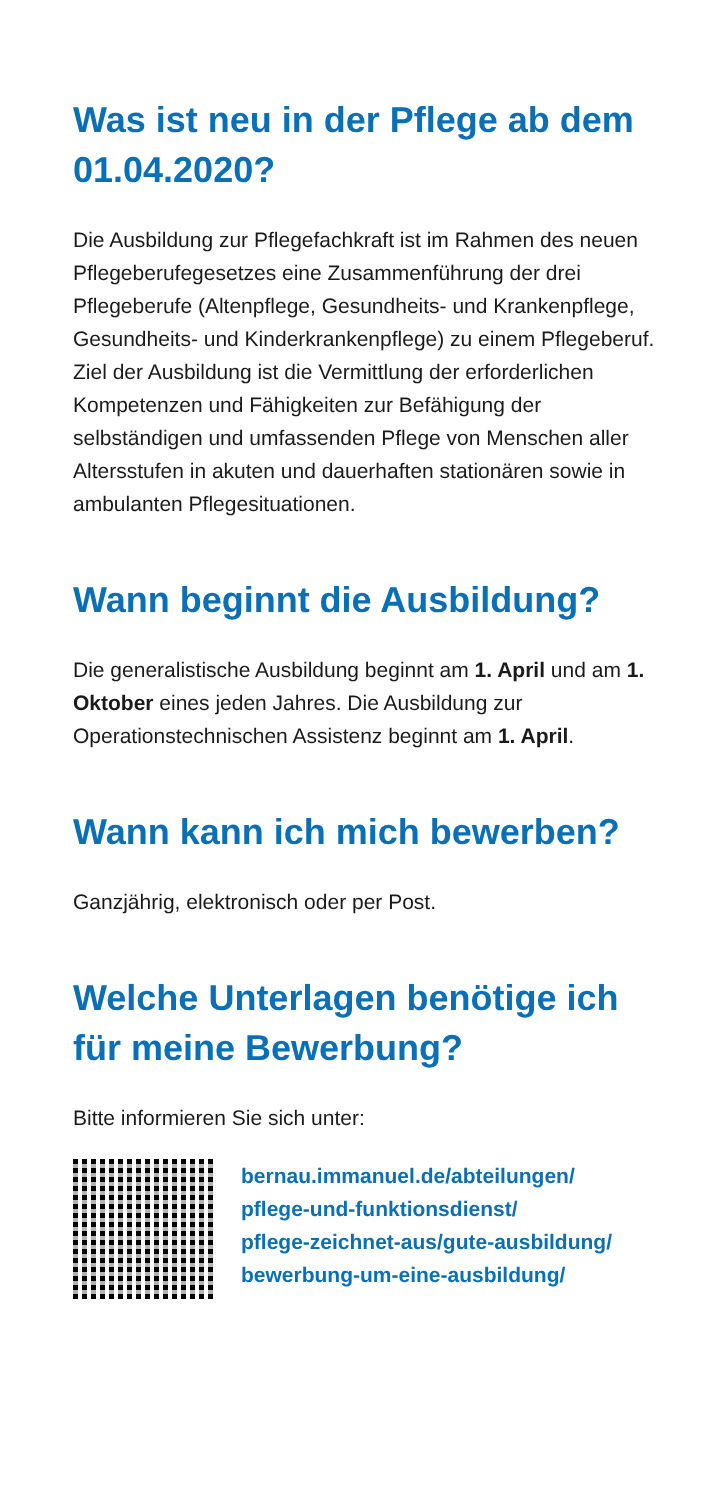Was ist neu in der Pflege ab dem 01.04.2020?
Die Ausbildung zur Pflegefachkraft ist im Rahmen des neuen Pflegeberufegesetzes eine Zusammenführung der drei Pflegeberufe (Altenpflege, Gesundheits- und Krankenpflege, Gesundheits- und Kinderkranken­pflege) zu einem Pflegeberuf. Ziel der Ausbildung ist die Vermittlung der erforderlichen Kompetenzen und Fähigkeiten zur Befähigung der selbständigen und umfassenden Pflege von Menschen aller Altersstufen in akuten und dauerhaften stationären sowie in ambu­lanten Pflegesituationen.
Wann beginnt die Ausbildung?
Die generalistische Ausbildung beginnt am 1. April und am 1. Oktober eines jeden Jahres. Die Ausbildung zur Operationstechnischen Assistenz beginnt am 1. April.
Wann kann ich mich bewerben?
Ganzjährig, elektronisch oder per Post.
Welche Unterlagen benötige ich für meine Bewerbung?
Bitte informieren Sie sich unter:
bernau.immanuel.de/abteilungen/
pflege-und-funktionsdienst/
pflege-zeichnet-aus/gute-ausbildung/
bewerbung-um-eine-ausbildung/